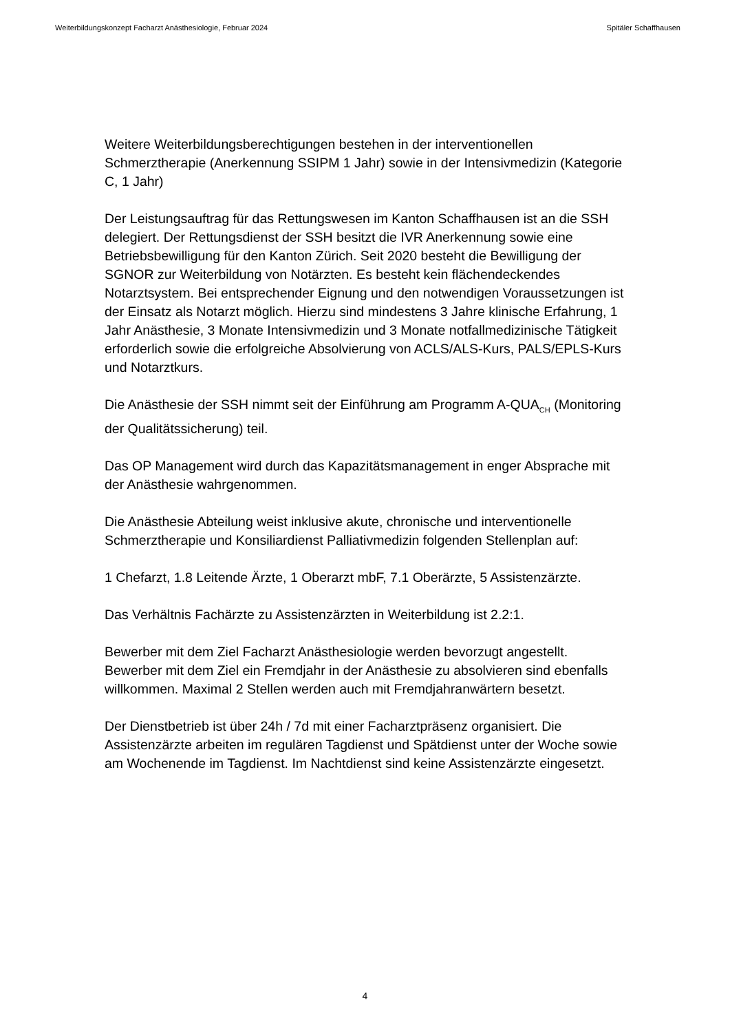Weiterbildungskonzept Facharzt Anästhesiologie, Februar 2024 Spitäler Schaffhausen
Weitere Weiterbildungsberechtigungen bestehen in der interventionellen Schmerztherapie (Anerkennung SSIPM 1 Jahr) sowie in der Intensivmedizin (Kategorie C, 1 Jahr)
Der Leistungsauftrag für das Rettungswesen im Kanton Schaffhausen ist an die SSH delegiert. Der Rettungsdienst der SSH besitzt die IVR Anerkennung sowie eine Betriebsbewilligung für den Kanton Zürich. Seit 2020 besteht die Bewilligung der SGNOR zur Weiterbildung von Notärzten. Es besteht kein flächendeckendes Notarztsystem. Bei entsprechender Eignung und den notwendigen Voraussetzungen ist der Einsatz als Notarzt möglich. Hierzu sind mindestens 3 Jahre klinische Erfahrung, 1 Jahr Anästhesie, 3 Monate Intensivmedizin und 3 Monate notfallmedizinische Tätigkeit erforderlich sowie die erfolgreiche Absolvierung von ACLS/ALS-Kurs, PALS/EPLS-Kurs und Notarztkurs.
Die Anästhesie der SSH nimmt seit der Einführung am Programm A-QUA<sub>CH</sub> (Monitoring der Qualitätssicherung) teil.
Das OP Management wird durch das Kapazitätsmanagement in enger Absprache mit der Anästhesie wahrgenommen.
Die Anästhesie Abteilung weist inklusive akute, chronische und interventionelle Schmerztherapie und Konsiliardienst Palliativmedizin folgenden Stellenplan auf:
1 Chefarzt, 1.8 Leitende Ärzte, 1 Oberarzt mbF, 7.1 Oberärzte, 5 Assistenzärzte.
Das Verhältnis Fachärzte zu Assistenzärzten in Weiterbildung ist 2.2:1.
Bewerber mit dem Ziel Facharzt Anästhesiologie werden bevorzugt angestellt. Bewerber mit dem Ziel ein Fremdjahr in der Anästhesie zu absolvieren sind ebenfalls willkommen. Maximal 2 Stellen werden auch mit Fremdjahranwärtern besetzt.
Der Dienstbetrieb ist über 24h / 7d mit einer Facharztpräsenz organisiert. Die Assistenzärzte arbeiten im regulären Tagdienst und Spätdienst unter der Woche sowie am Wochenende im Tagdienst. Im Nachtdienst sind keine Assistenzärzte eingesetzt.
4